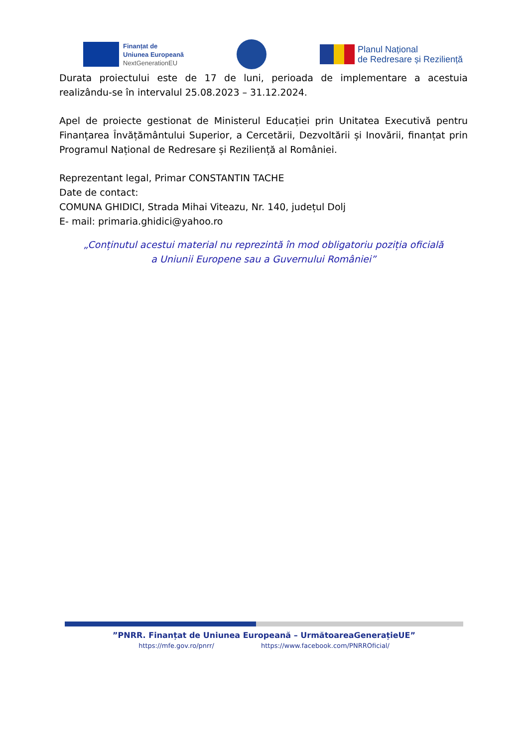Finanțat de
Uniunea Europeană
NextGenerationEU
Planul Național
de Redresare și Reziliență
Durata proiectului este de 17 de luni, perioada de implementare a acestuia realizându-se în intervalul 25.08.2023 – 31.12.2024.
Apel de proiecte gestionat de Ministerul Educației prin Unitatea Executivă pentru Finanțarea Învățământului Superior, a Cercetării, Dezvoltării și Inovării, finanțat prin Programul Național de Redresare și Reziliență al României.
Reprezentant legal, Primar CONSTANTIN TACHE
Date de contact:
COMUNA GHIDICI, Strada Mihai Viteazu, Nr. 140, județul Dolj
E- mail: primaria.ghidici@yahoo.ro
„Conținutul acestui material nu reprezintă în mod obligatoriu poziția oficială
a Uniunii Europene sau a Guvernului României”
”PNRR. Finanțat de Uniunea Europeană – UrmătoareaGenerațieUE”
https://mfe.gov.ro/pnrr/ https://www.facebook.com/PNRROficial/